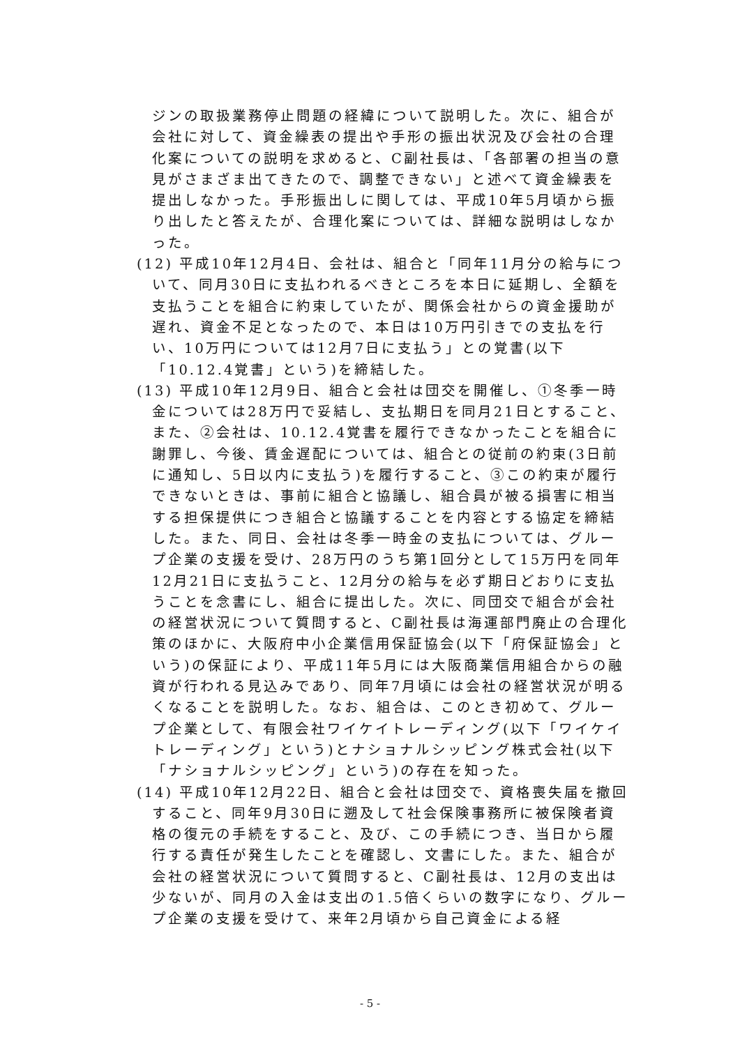ジンの取扱業務停止問題の経緯について説明した。次に、組合が会社に対して、資金繰表の提出や手形の振出状況及び会社の合理化案についての説明を求めると、C副社長は、「各部署の担当の意見がさまざま出てきたので、調整できない」と述べて資金繰表を提出しなかった。手形振出しに関しては、平成10年5月頃から振り出したと答えたが、合理化案については、詳細な説明はしなかった。
(12) 平成10年12月4日、会社は、組合と「同年11月分の給与について、同月30日に支払われるべきところを本日に延期し、全額を支払うことを組合に約束していたが、関係会社からの資金援助が遅れ、資金不足となったので、本日は10万円引きでの支払を行い、10万円については12月7日に支払う」との覚書(以下「10.12.4覚書」という)を締結した。
(13) 平成10年12月9日、組合と会社は団交を開催し、①冬季一時金については28万円で妥結し、支払期日を同月21日とすること、また、②会社は、10.12.4覚書を履行できなかったことを組合に謝罪し、今後、賃金遅配については、組合との従前の約束(3日前に通知し、5日以内に支払う)を履行すること、③この約束が履行できないときは、事前に組合と協議し、組合員が被る損害に相当する担保提供につき組合と協議することを内容とする協定を締結した。また、同日、会社は冬季一時金の支払については、グループ企業の支援を受け、28万円のうち第1回分として15万円を同年12月21日に支払うこと、12月分の給与を必ず期日どおりに支払うことを念書にし、組合に提出した。次に、同団交で組合が会社の経営状況について質問すると、C副社長は海運部門廃止の合理化策のほかに、大阪府中小企業信用保証協会(以下「府保証協会」という)の保証により、平成11年5月には大阪商業信用組合からの融資が行われる見込みであり、同年7月頃には会社の経営状況が明るくなることを説明した。なお、組合は、このとき初めて、グループ企業として、有限会社ワイケイトレーディング(以下「ワイケイトレーディング」という)とナショナルシッピング株式会社(以下「ナショナルシッピング」という)の存在を知った。
(14) 平成10年12月22日、組合と会社は団交で、資格喪失届を撤回すること、同年9月30日に遡及して社会保険事務所に被保険者資格の復元の手続をすること、及び、この手続につき、当日から履行する責任が発生したことを確認し、文書にした。また、組合が会社の経営状況について質問すると、C副社長は、12月の支出は少ないが、同月の入金は支出の1.5倍くらいの数字になり、グループ企業の支援を受けて、来年2月頃から自己資金による経
- 5 -